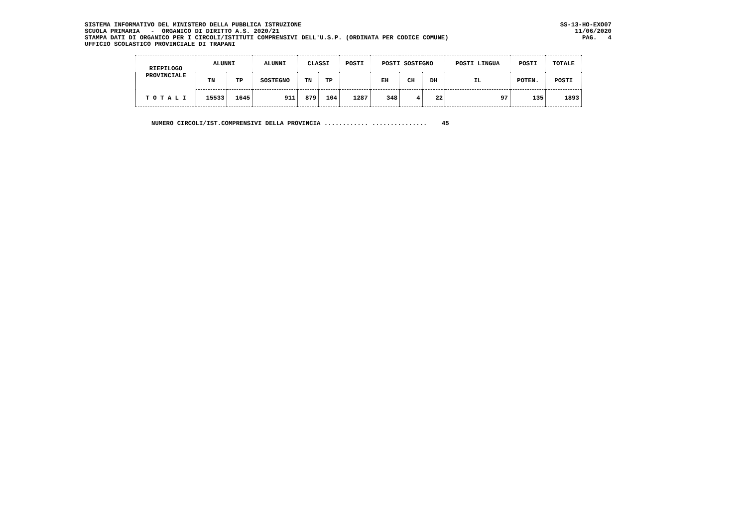SISTEMA INFORMATIVO DEL MINISTERO DELLA PUBBLICA ISTRUZIONE SS-13-HO-EXO07
SCUOLA PRIMARIA - ORGANICO DI DIRITTO A.S. 2020/21 11/06/2020
STAMPA DATI DI ORGANICO PER I CIRCOLI/ISTITUTI COMPRENSIVI DELL'U.S.P. (ORDINATA PER CODICE COMUNE) PAG. 4
UFFICIO SCOLASTICO PROVINCIALE DI TRAPANI
| RIEPILOGO PROVINCIALE | ALUNNI | | ALUNNI | CLASSI | | POSTI | POSTI SOSTEGNO | | | POSTI LINGUA | POSTI | TOTALE |
| --- | --- | --- | --- | --- | --- | --- | --- | --- | --- | --- | --- | --- |
| | TN | TP | SOSTEGNO | TN | TP | | EH | CH | DH | IL | POTEN. | POSTI |
| T O T A L I | 15533 | 1645 | 911 | 879 | 104 | 1287 | 348 | 4 | 22 | 97 | 135 | 1893 |
NUMERO CIRCOLI/IST.COMPRENSIVI DELLA PROVINCIA ............ ............... 45